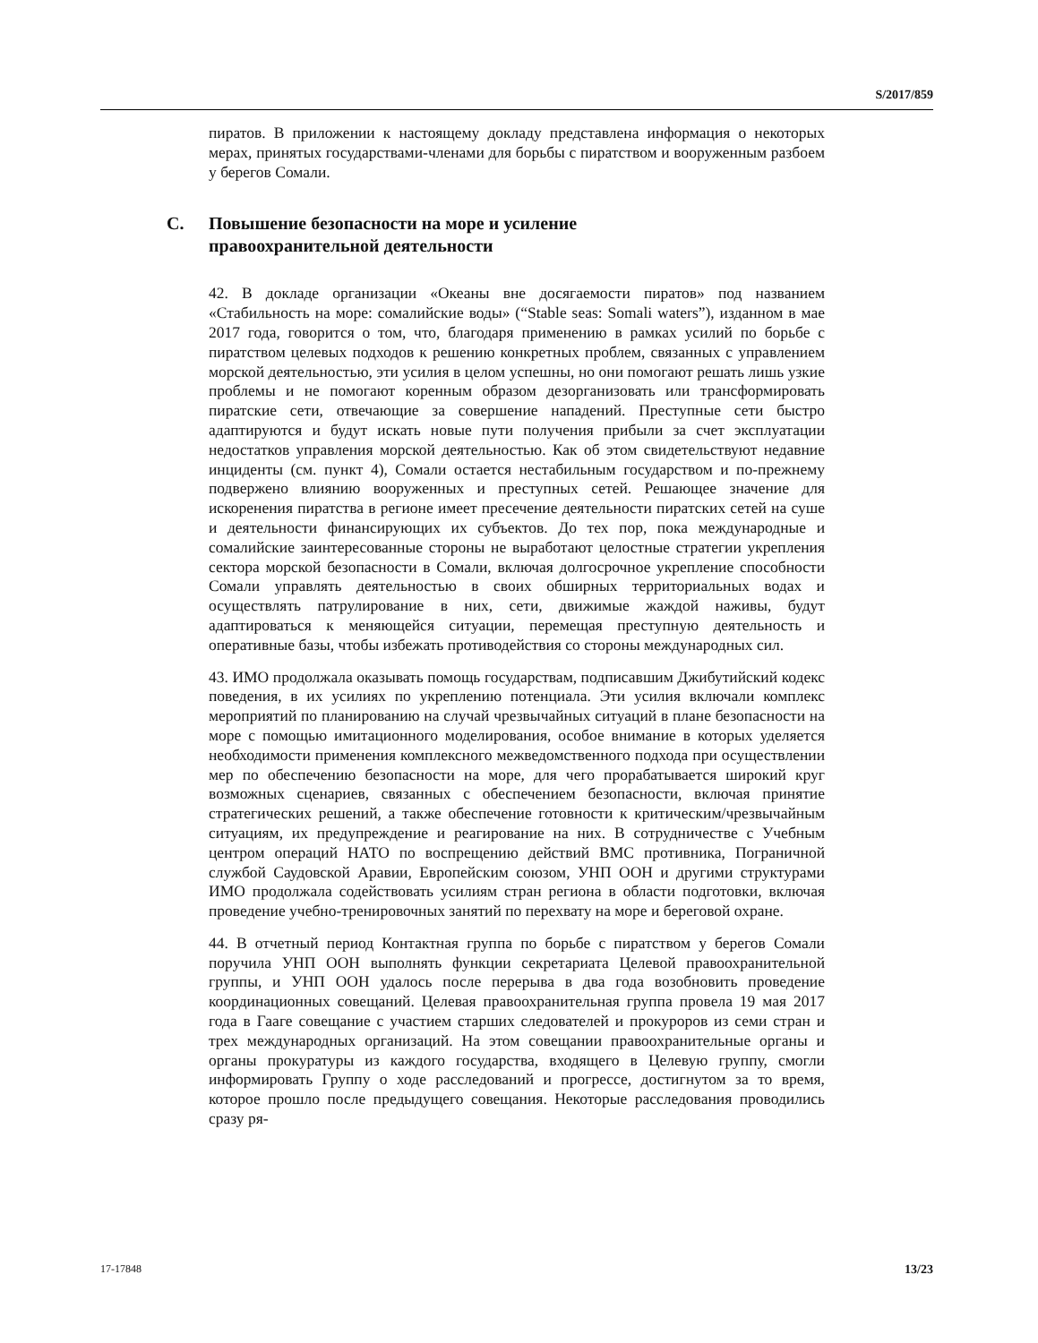S/2017/859
пиратов. В приложении к настоящему докладу представлена информация о некоторых мерах, принятых государствами-членами для борьбы с пиратством и вооруженным разбоем у берегов Сомали.
C. Повышение безопасности на море и усиление
правоохранительной деятельности
42. В докладе организации «Океаны вне досягаемости пиратов» под названием «Стабильность на море: сомалийские воды» (“Stable seas: Somali waters”), изданном в мае 2017 года, говорится о том, что, благодаря применению в рамках усилий по борьбе с пиратством целевых подходов к решению конкретных проблем, связанных с управлением морской деятельностью, эти усилия в целом успешны, но они помогают решать лишь узкие проблемы и не помогают коренным образом дезорганизовать или трансформировать пиратские сети, отвечающие за совершение нападений. Преступные сети быстро адаптируются и будут искать новые пути получения прибыли за счет эксплуатации недостатков управления морской деятельностью. Как об этом свидетельствуют недавние инциденты (см. пункт 4), Сомали остается нестабильным государством и по-прежнему подвержено влиянию вооруженных и преступных сетей. Решающее значение для искоренения пиратства в регионе имеет пресечение деятельности пиратских сетей на суше и деятельности финансирующих их субъектов. До тех пор, пока международные и сомалийские заинтересованные стороны не выработают целостные стратегии укрепления сектора морской безопасности в Сомали, включая долгосрочное укрепление способности Сомали управлять деятельностью в своих обширных территориальных водах и осуществлять патрулирование в них, сети, движимые жаждой наживы, будут адаптироваться к меняющейся ситуации, перемещая преступную деятельность и оперативные базы, чтобы избежать противодействия со стороны международных сил.
43. ИМО продолжала оказывать помощь государствам, подписавшим Джибутийский кодекс поведения, в их усилиях по укреплению потенциала. Эти усилия включали комплекс мероприятий по планированию на случай чрезвычайных ситуаций в плане безопасности на море с помощью имитационного моделирования, особое внимание в которых уделяется необходимости применения комплексного межведомственного подхода при осуществлении мер по обеспечению безопасности на море, для чего прорабатывается широкий круг возможных сценариев, связанных с обеспечением безопасности, включая принятие стратегических решений, а также обеспечение готовности к критическим/чрезвычайным ситуациям, их предупреждение и реагирование на них. В сотрудничестве с Учебным центром операций НАТО по воспрещению действий ВМС противника, Пограничной службой Саудовской Аравии, Европейским союзом, УНП ООН и другими структурами ИМО продолжала содействовать усилиям стран региона в области подготовки, включая проведение учебно-тренировочных занятий по перехвату на море и береговой охране.
44. В отчетный период Контактная группа по борьбе с пиратством у берегов Сомали поручила УНП ООН выполнять функции секретариата Целевой правоохранительной группы, и УНП ООН удалось после перерыва в два года возобновить проведение координационных совещаний. Целевая правоохранительная группа провела 19 мая 2017 года в Гааге совещание с участием старших следователей и прокуроров из семи стран и трех международных организаций. На этом совещании правоохранительные органы и органы прокуратуры из каждого государства, входящего в Целевую группу, смогли информировать Группу о ходе расследований и прогрессе, достигнутом за то время, которое прошло после предыдущего совещания. Некоторые расследования проводились сразу ря-
17-17848 13/23